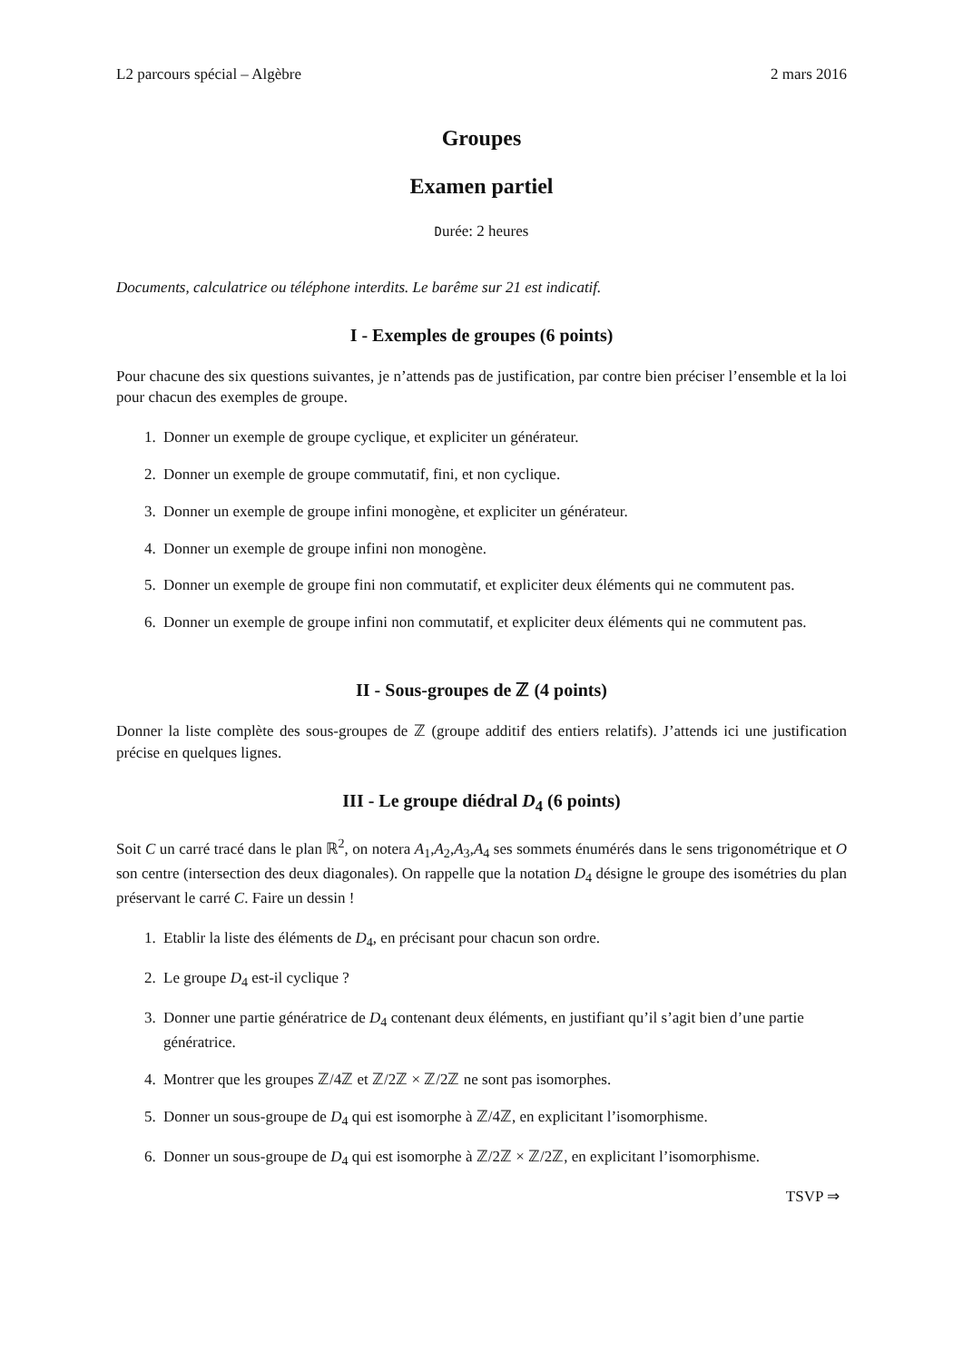L2 parcours spécial – Algèbre 2 mars 2016
Groupes
Examen partiel
Durée: 2 heures
Documents, calculatrice ou téléphone interdits. Le barême sur 21 est indicatif.
I - Exemples de groupes (6 points)
Pour chacune des six questions suivantes, je n’attends pas de justification, par contre bien préciser l’ensemble et la loi pour chacun des exemples de groupe.
1. Donner un exemple de groupe cyclique, et expliciter un générateur.
2. Donner un exemple de groupe commutatif, fini, et non cyclique.
3. Donner un exemple de groupe infini monogène, et expliciter un générateur.
4. Donner un exemple de groupe infini non monogène.
5. Donner un exemple de groupe fini non commutatif, et expliciter deux éléments qui ne commutent pas.
6. Donner un exemple de groupe infini non commutatif, et expliciter deux éléments qui ne commutent pas.
II - Sous-groupes de ℤ (4 points)
Donner la liste complète des sous-groupes de ℤ (groupe additif des entiers relatifs). J’attends ici une justification précise en quelques lignes.
III - Le groupe diédral D<sub>4</sub> (6 points)
Soit C un carré tracé dans le plan ℝ<sup>2</sup>, on notera A<sub>1</sub>,A<sub>2</sub>,A<sub>3</sub>,A<sub>4</sub> ses sommets énumérés dans le sens trigonométrique et O son centre (intersection des deux diagonales). On rappelle que la notation D<sub>4</sub> désigne le groupe des isométries du plan préservant le carré C. Faire un dessin !
1. Etablir la liste des éléments de D<sub>4</sub>, en précisant pour chacun son ordre.
2. Le groupe D<sub>4</sub> est-il cyclique ?
3. Donner une partie génératrice de D<sub>4</sub> contenant deux éléments, en justifiant qu’il s’agit bien d’une partie génératrice.
4. Montrer que les groupes ℤ/4ℤ et ℤ/2ℤ × ℤ/2ℤ ne sont pas isomorphes.
5. Donner un sous-groupe de D<sub>4</sub> qui est isomorphe à ℤ/4ℤ, en explicitant l’isomorphisme.
6. Donner un sous-groupe de D<sub>4</sub> qui est isomorphe à ℤ/2ℤ × ℤ/2ℤ, en explicitant l’isomorphisme.
TSVP ⇒